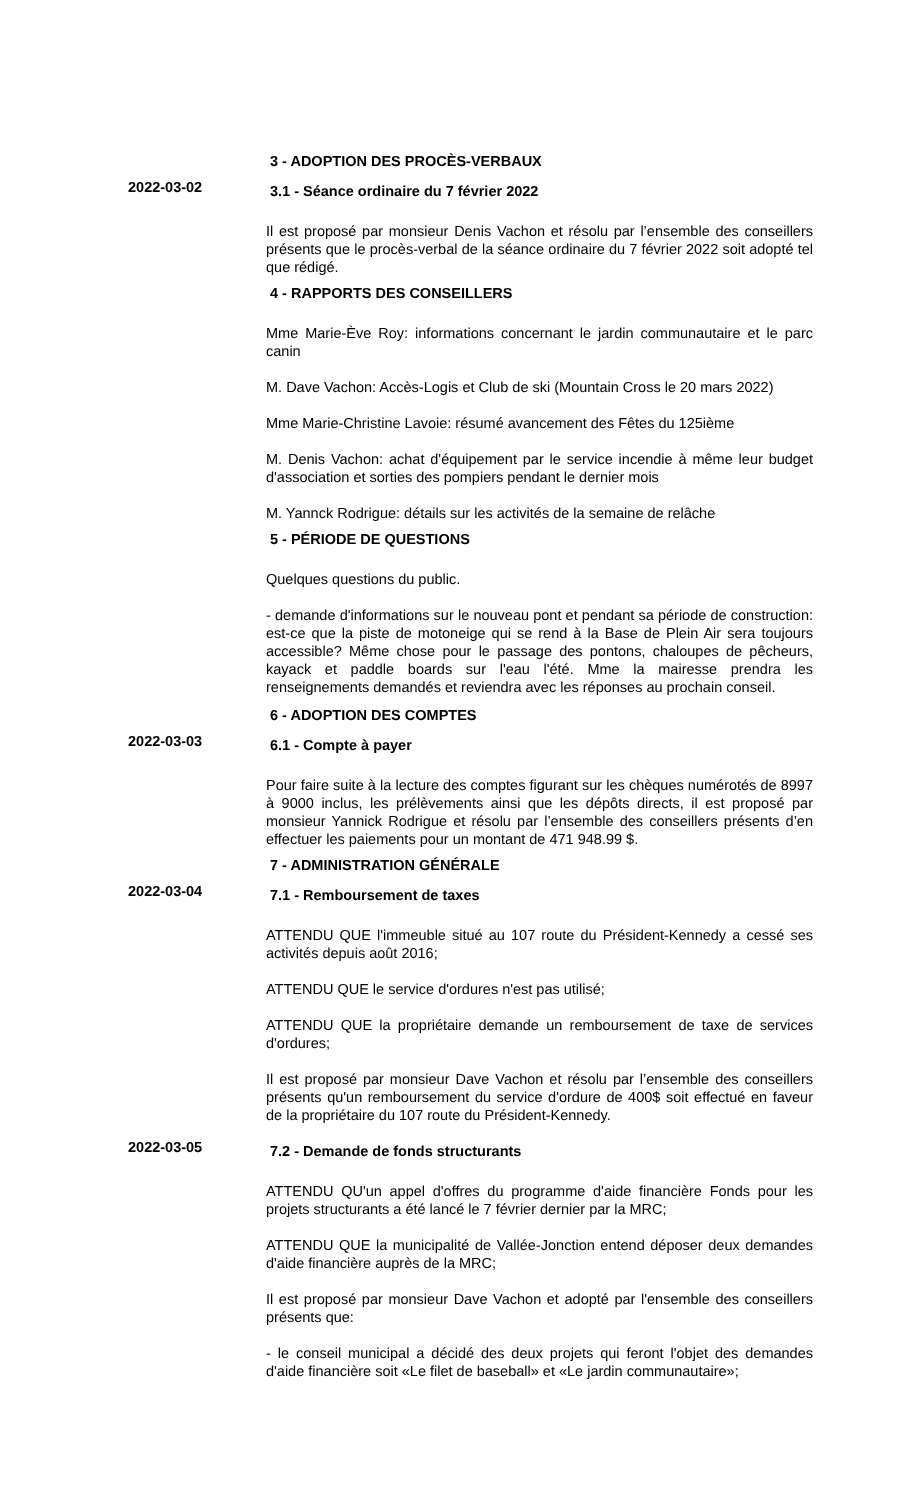3 - ADOPTION DES PROCÈS-VERBAUX
2022-03-02
3.1 - Séance ordinaire du 7 février 2022
Il est proposé par monsieur Denis Vachon et résolu par l’ensemble des conseillers présents que le procès-verbal de la séance ordinaire du 7 février 2022 soit adopté tel que rédigé.
4 - RAPPORTS DES CONSEILLERS
Mme Marie-Ève Roy: informations concernant le jardin communautaire et le parc canin
M. Dave Vachon: Accès-Logis et Club de ski (Mountain Cross le 20 mars 2022)
Mme Marie-Christine Lavoie: résumé avancement des Fêtes du 125ième
M. Denis Vachon: achat d'équipement par le service incendie à même leur budget d'association et sorties des pompiers pendant le dernier mois
M. Yannck Rodrigue: détails sur les activités de la semaine de relâche
5 - PÉRIODE DE QUESTIONS
Quelques questions du public.
- demande d'informations sur le nouveau pont et pendant sa période de construction: est-ce que la piste de motoneige qui se rend à la Base de Plein Air sera toujours accessible? Même chose pour le passage des pontons, chaloupes de pêcheurs, kayack et paddle boards sur l'eau l'été. Mme la mairesse prendra les renseignements demandés et reviendra avec les réponses au prochain conseil.
6 - ADOPTION DES COMPTES
2022-03-03
6.1 - Compte à payer
Pour faire suite à la lecture des comptes figurant sur les chèques numérotés de 8997 à 9000 inclus, les prélèvements ainsi que les dépôts directs, il est proposé par monsieur Yannick Rodrigue et résolu par l’ensemble des conseillers présents d’en effectuer les paiements pour un montant de 471 948.99 $.
7 - ADMINISTRATION GÉNÉRALE
2022-03-04
7.1 - Remboursement de taxes
ATTENDU QUE l'immeuble situé au 107 route du Président-Kennedy a cessé ses activités depuis août 2016;
ATTENDU QUE le service d'ordures n'est pas utilisé;
ATTENDU QUE la propriétaire demande un remboursement de taxe de services d'ordures;
Il est proposé par monsieur Dave Vachon et résolu par l’ensemble des conseillers présents qu'un remboursement du service d'ordure de 400$ soit effectué en faveur de la propriétaire du 107 route du Président-Kennedy.
2022-03-05
7.2 - Demande de fonds structurants
ATTENDU QU'un appel d'offres du programme d'aide financière Fonds pour les projets structurants a été lancé le 7 février dernier par la MRC;
ATTENDU QUE la municipalité de Vallée-Jonction entend déposer deux demandes d'aide financière auprès de la MRC;
Il est proposé par monsieur Dave Vachon et adopté par l'ensemble des conseillers présents que:
- le conseil municipal a décidé des deux projets qui feront l'objet des demandes d'aide financière soit «Le filet de baseball» et «Le jardin communautaire»;